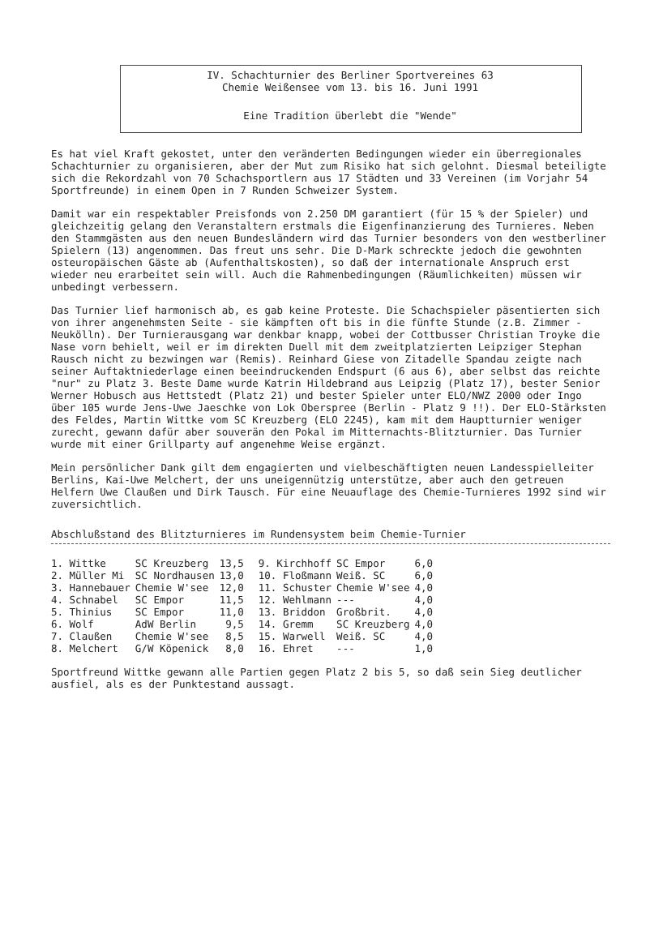IV. Schachturnier des Berliner Sportvereines 63
Chemie Weißensee vom 13. bis 16. Juni 1991
Eine Tradition überlebt die "Wende"
Es hat viel Kraft gekostet, unter den veränderten Bedingungen wieder ein überregionales Schachturnier zu organisieren, aber der Mut zum Risiko hat sich gelohnt. Diesmal beteiligte sich die Rekordzahl von 70 Schachsportlern aus 17 Städten und 33 Vereinen (im Vorjahr 54 Sportfreunde) in einem Open in 7 Runden Schweizer System.
Damit war ein respektabler Preisfonds von 2.250 DM garantiert (für 15 % der Spieler) und gleichzeitig gelang den Veranstaltern erstmals die Eigenfinanzierung des Turnieres. Neben den Stammgästen aus den neuen Bundesländern wird das Turnier besonders von den westberliner Spielern (13) angenommen. Das freut uns sehr. Die D-Mark schreckte jedoch die gewohnten osteuropäischen Gäste ab (Aufenthaltskosten), so daß der internationale Anspruch erst wieder neu erarbeitet sein will. Auch die Rahmenbedingungen (Räumlichkeiten) müssen wir unbedingt verbessern.
Das Turnier lief harmonisch ab, es gab keine Proteste. Die Schachspieler päsentierten sich von ihrer angenehmsten Seite - sie kämpften oft bis in die fünfte Stunde (z.B. Zimmer - Neukölln). Der Turnierausgang war denkbar knapp, wobei der Cottbusser Christian Troyke die Nase vorn behielt, weil er im direkten Duell mit dem zweitplatzierten Leipziger Stephan Rausch nicht zu bezwingen war (Remis). Reinhard Giese von Zitadelle Spandau zeigte nach seiner Auftaktniederlage einen beeindruckenden Endspurt (6 aus 6), aber selbst das reichte "nur" zu Platz 3. Beste Dame wurde Katrin Hildebrand aus Leipzig (Platz 17), bester Senior Werner Hobusch aus Hettstedt (Platz 21) und bester Spieler unter ELO/NWZ 2000 oder Ingo über 105 wurde Jens-Uwe Jaeschke von Lok Oberspree (Berlin - Platz 9 !!). Der ELO-Stärksten des Feldes, Martin Wittke vom SC Kreuzberg (ELO 2245), kam mit dem Hauptturnier weniger zurecht, gewann dafür aber souverän den Pokal im Mitternachts-Blitzturnier. Das Turnier wurde mit einer Grillparty auf angenehme Weise ergänzt.
Mein persönlicher Dank gilt dem engagierten und vielbeschäftigten neuen Landesspielleiter Berlins, Kai-Uwe Melchert, der uns uneigennützig unterstütze, aber auch den getreuen Helfern Uwe Claußen und Dirk Tausch. Für eine Neuauflage des Chemie-Turnieres 1992 sind wir zuversichtlich.
Abschlußstand des Blitzturnieres im Rundensystem beim Chemie-Turnier
| 1. Wittke | SC Kreuzberg | 13,5 | 9. Kirchhoff | SC Empor | 6,0 |
| 2. Müller Mi | SC Nordhausen | 13,0 | 10. Floßmann | Weiß. SC | 6,0 |
| 3. Hannebauer | Chemie W'see | 12,0 | 11. Schuster | Chemie W'see | 4,0 |
| 4. Schnabel | SC Empor | 11,5 | 12. Wehlmann | --- | 4,0 |
| 5. Thinius | SC Empor | 11,0 | 13. Briddon | Großbrit. | 4,0 |
| 6. Wolf | AdW Berlin | 9,5 | 14. Gremm | SC Kreuzberg | 4,0 |
| 7. Claußen | Chemie W'see | 8,5 | 15. Warwell | Weiß. SC | 4,0 |
| 8. Melchert | G/W Köpenick | 8,0 | 16. Ehret | --- | 1,0 |
Sportfreund Wittke gewann alle Partien gegen Platz 2 bis 5, so daß sein Sieg deutlicher ausfiel, als es der Punktestand aussagt.